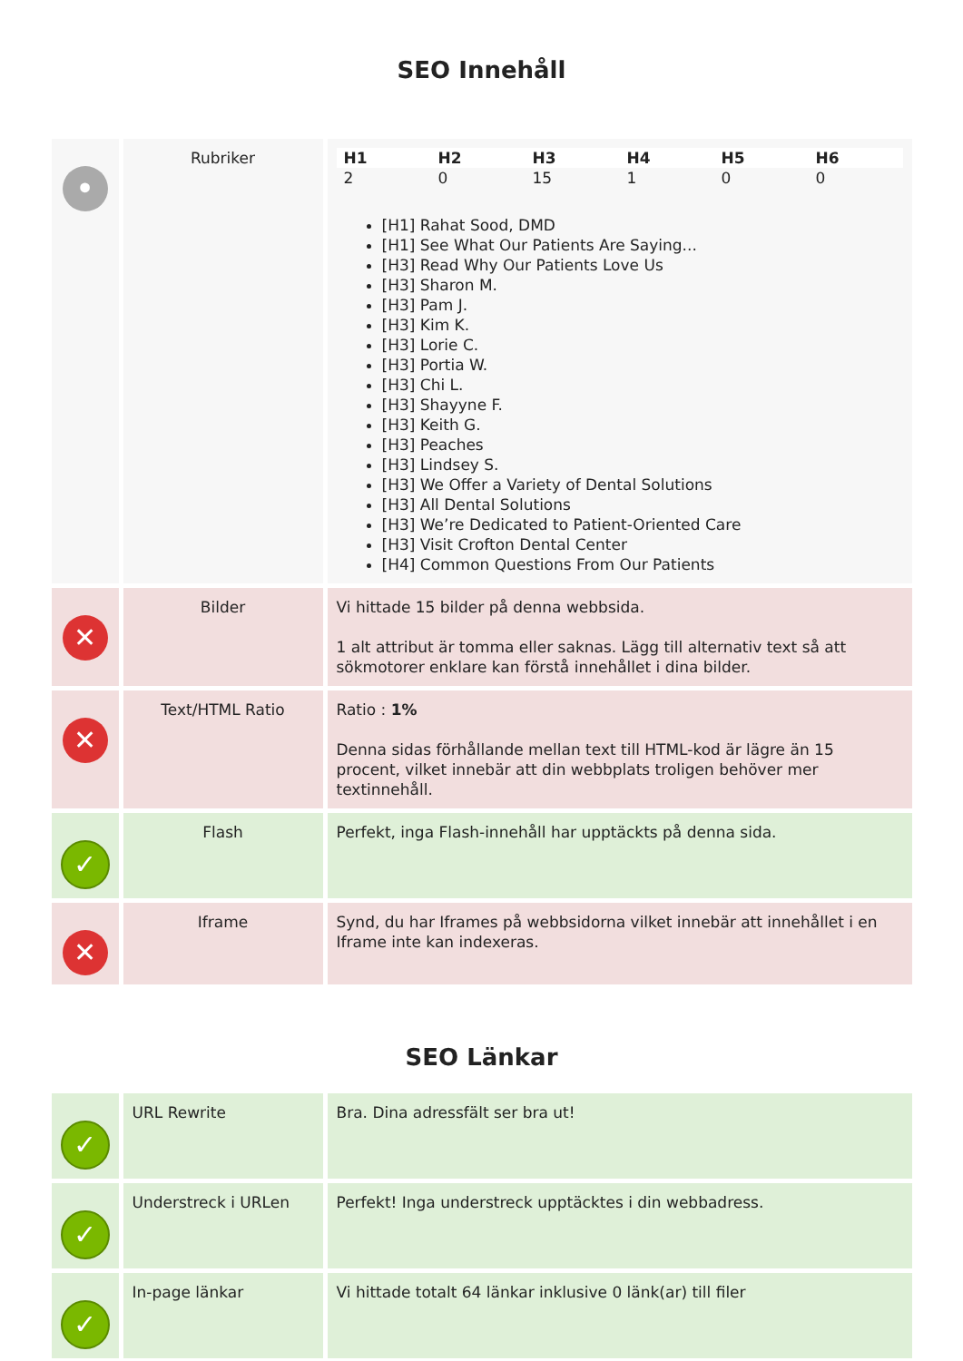SEO Innehåll
| • | Rubriker | / H1 / H2 / H3 / H4 / H5 / H6 / / --- / --- / --- / --- / --- / --- / / 2 / 0 / 15 / 1 / 0 / 0 / [H1] Rahat Sood, DMD [H1] See What Our Patients Are Saying... [H3] Read Why Our Patients Love Us [H3] Sharon M. [H3] Pam J. [H3] Kim K. [H3] Lorie C. [H3] Portia W. [H3] Chi L. [H3] Shayyne F. [H3] Keith G. [H3] Peaches [H3] Lindsey S. [H3] We Offer a Variety of Dental Solutions [H3] All Dental Solutions [H3] We’re Dedicated to Patient-Oriented Care [H3] Visit Crofton Dental Center [H4] Common Questions From Our Patients |
| ✕ | Bilder | Vi hittade 15 bilder på denna webbsida. 1 alt attribut är tomma eller saknas. Lägg till alternativ text så att sökmotorer enklare kan förstå innehållet i dina bilder. |
| ✕ | Text/HTML Ratio | Ratio : 1% Denna sidas förhållande mellan text till HTML-kod är lägre än 15 procent, vilket innebär att din webbplats troligen behöver mer textinnehåll. |
| ✓ | Flash | Perfekt, inga Flash-innehåll har upptäckts på denna sida. |
| ✕ | Iframe | Synd, du har Iframes på webbsidorna vilket innebär att innehållet i en Iframe inte kan indexeras. |
SEO Länkar
| ✓ | URL Rewrite | Bra. Dina adressfält ser bra ut! |
| ✓ | Understreck i URLen | Perfekt! Inga understreck upptäcktes i din webbadress. |
| ✓ | In-page länkar | Vi hittade totalt 64 länkar inklusive 0 länk(ar) till filer |